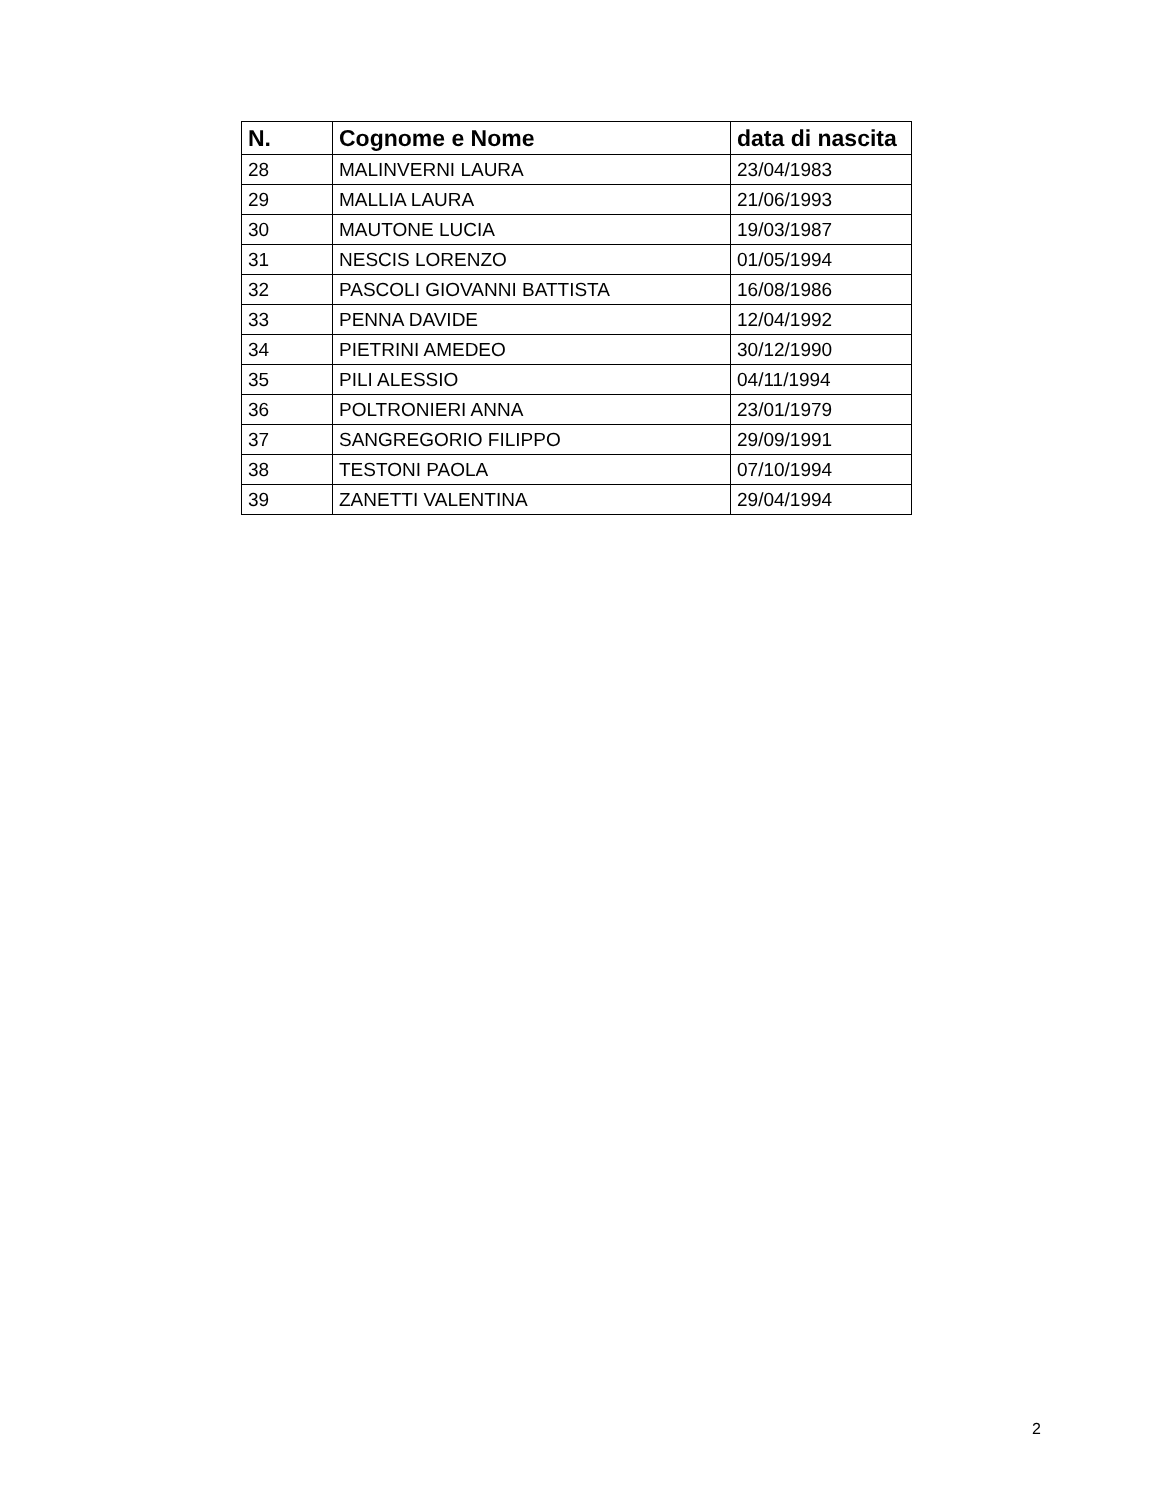| N. | Cognome e Nome | data di nascita |
| --- | --- | --- |
| 28 | MALINVERNI LAURA | 23/04/1983 |
| 29 | MALLIA LAURA | 21/06/1993 |
| 30 | MAUTONE LUCIA | 19/03/1987 |
| 31 | NESCIS LORENZO | 01/05/1994 |
| 32 | PASCOLI GIOVANNI BATTISTA | 16/08/1986 |
| 33 | PENNA DAVIDE | 12/04/1992 |
| 34 | PIETRINI AMEDEO | 30/12/1990 |
| 35 | PILI ALESSIO | 04/11/1994 |
| 36 | POLTRONIERI ANNA | 23/01/1979 |
| 37 | SANGREGORIO FILIPPO | 29/09/1991 |
| 38 | TESTONI PAOLA | 07/10/1994 |
| 39 | ZANETTI VALENTINA | 29/04/1994 |
2